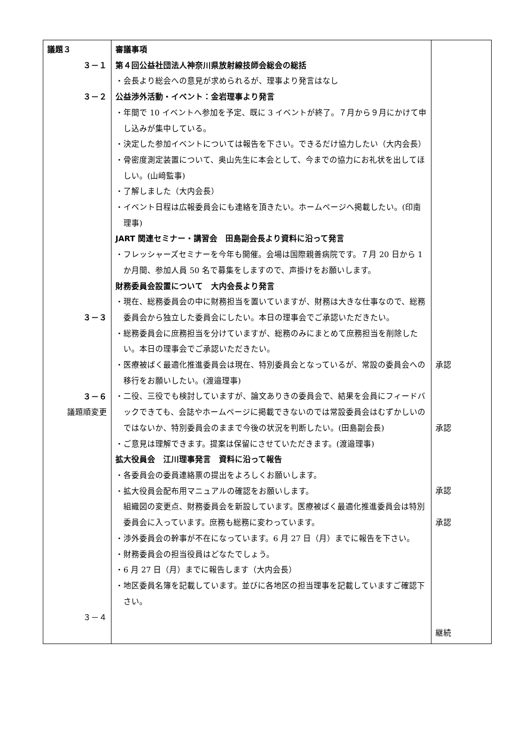| 議題３ ３－１ ３－２ ３－３ ３－６ 議題順変更 ３－４ | 審議事項 第４回公益社団法人神奈川県放射線技師会総会の総括 ・会長より総会への意見が求められるが、理事より発言はなし 公益渉外活動・イベント：金岩理事より発言 ・年間で 10 イベントへ参加を予定、既に 3 イベントが終了。７月から９月にかけて申し込みが集中している。 ・決定した参加イベントについては報告を下さい。できるだけ協力したい（大内会長） ・骨密度測定装置について、奥山先生に本会として、今までの協力にお礼状を出してほしい。(山﨑監事) ・了解しました（大内会長） ・イベント日程は広報委員会にも連絡を頂きたい。ホームページへ掲載したい。(印南理事) JART 関連セミナー・講習会 田島副会長より資料に沿って発言 ・フレッシャーズセミナーを今年も開催。会場は国際親善病院です。７月 20 日から 1 か月間、参加人員 50 名で募集をしますので、声掛けをお願いします。 財務委員会設置について 大内会長より発言 ・現在、総務委員会の中に財務担当を置いていますが、財務は大きな仕事なので、総務委員会から独立した委員会にしたい。本日の理事会でご承認いただきたい。 ・総務委員会に庶務担当を分けていますが、総務のみにまとめて庶務担当を削除したい。本日の理事会でご承認いただきたい。 ・医療被ばく最適化推進委員会は現在、特別委員会となっているが、常設の委員会への移行をお願いしたい。(渡邉理事) ・二役、三役でも検討していますが、論文ありきの委員会で、結果を会員にフィードバックできても、会誌やホームページに掲載できないのでは常設委員会はむずかしいのではないか、特別委員会のままで今後の状況を判断したい。(田島副会長) ・ご意見は理解できます。提案は保留にさせていただきます。(渡邉理事) 拡大役員会 江川理事発言 資料に沿って報告 ・各委員会の委員連絡票の提出をよろしくお願いします。 ・拡大役員会配布用マニュアルの確認をお願いします。 組織図の変更点、財務委員会を新設しています。医療被ばく最適化推進委員会は特別委員会に入っています。庶務も総務に変わっています。 ・渉外委員会の幹事が不在になっています。6 月 27 日（月）までに報告を下さい。 ・財務委員会の担当役員はどなたでしょう。 ・6 月 27 日（月）までに報告します（大内会長） ・地区委員名簿を記載しています。並びに各地区の担当理事を記載していますご確認下さい。 | 承認 承認 承認 承認 継続 |